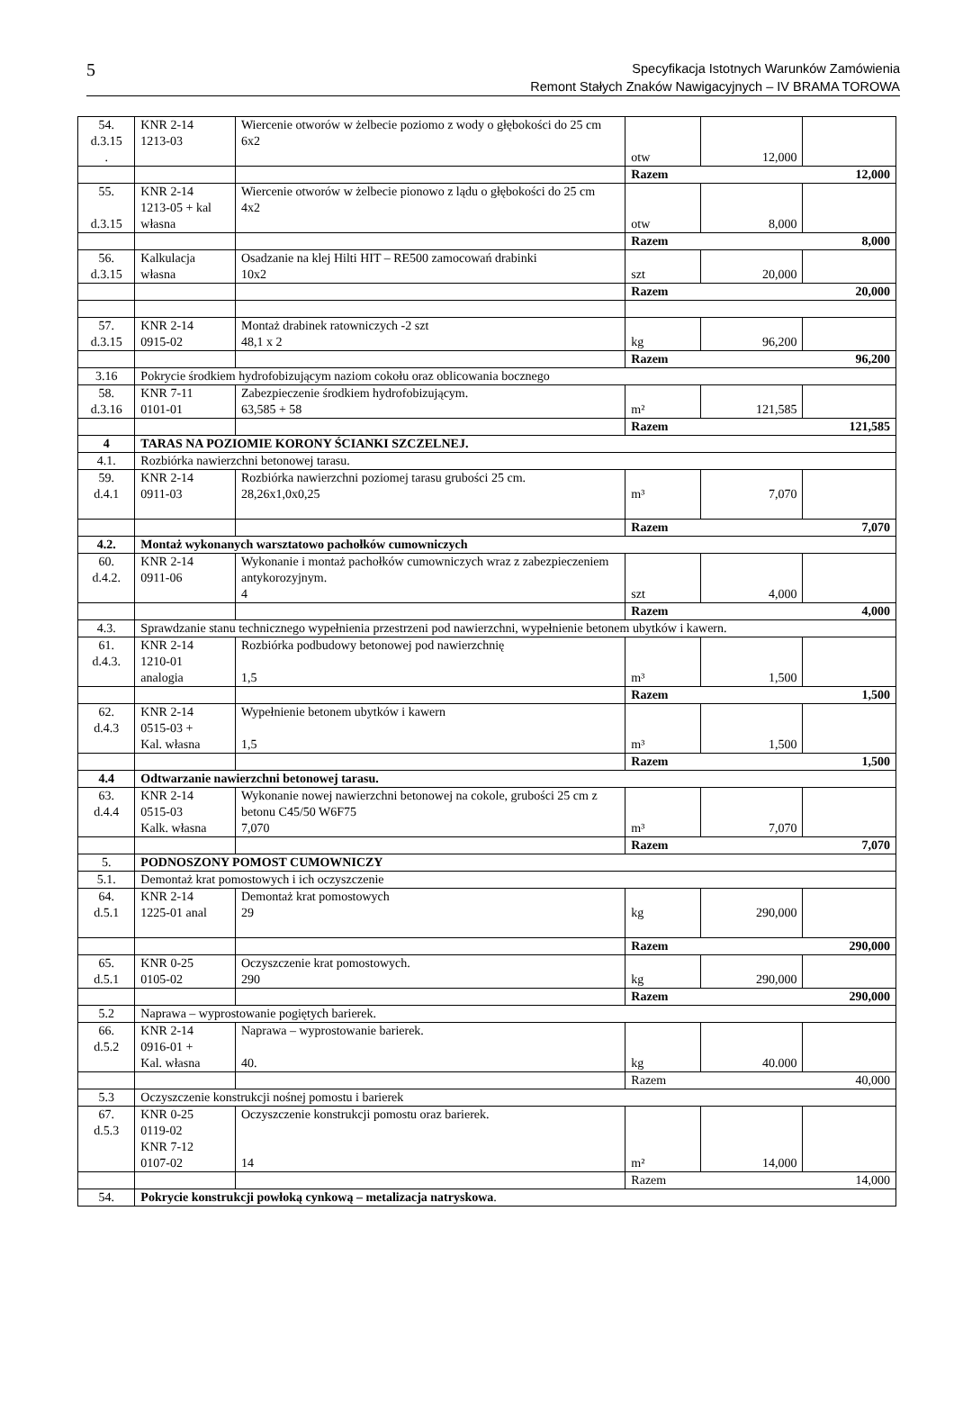5
Specyfikacja Istotnych Warunków Zamówienia
Remont Stałych Znaków Nawigacyjnych – IV BRAMA TOROWA
| 54. d.3.15 . | KNR 2-14 1213-03 | Wiercenie otworów w żelbecie poziomo z wody o głębokości do 25 cm 6x2 | otw | 12,000 | |
| | | | Razem 12,000 | | |
| 55. d.3.15 | KNR 2-14 1213-05 + kal własna | Wiercenie otworów w żelbecie pionowo z lądu o głębokości do 25 cm 4x2 | otw | 8,000 | |
| | | | Razem 8,000 | | |
| 56. d.3.15 | Kalkulacja własna | Osadzanie na klej Hilti HIT – RE500 zamocowań drabinki 10x2 | szt | 20,000 | |
| | | | Razem 20,000 | | |
| 57. d.3.15 | KNR 2-14 0915-02 | Montaż drabinek ratowniczych -2 szt 48,1 x 2 | kg | 96,200 | |
| | | | Razem 96,200 | | |
| 3.16 | Pokrycie środkiem hydrofobizującym naziom cokołu oraz oblicowania bocznego | | | | |
| 58. d.3.16 | KNR 7-11 0101-01 | Zabezpieczenie środkiem hydrofobizującym. 63,585 + 58 | m² | 121,585 | |
| | | | Razem 121,585 | | |
| 4 | TARAS NA POZIOMIE KORONY ŚCIANKI SZCZELNEJ. | | | | |
| 4.1. | Rozbiórka nawierzchni betonowej tarasu. | | | | |
| 59. d.4.1 | KNR 2-14 0911-03 | Rozbiórka nawierzchni poziomej tarasu grubości 25 cm. 28,26x1,0x0,25 | m³ | 7,070 | |
| | | | Razem 7,070 | | |
| 4.2. | Montaż wykonanych warsztatowo pachołków cumowniczych | | | | |
| 60. d.4.2. | KNR 2-14 0911-06 | Wykonanie i montaż pachołków cumowniczych wraz z zabezpieczeniem antykorozyjnym. 4 | szt | 4,000 | |
| | | | Razem 4,000 | | |
| 4.3. | Sprawdzanie stanu technicznego wypełnienia przestrzeni pod nawierzchni, wypełnienie betonem ubytków i kawern. | | | | |
| 61. d.4.3. | KNR 2-14 1210-01 analogia | Rozbiórka podbudowy betonowej pod nawierzchnię 1,5 | m³ | 1,500 | |
| | | | Razem 1,500 | | |
| 62. d.4.3 | KNR 2-14 0515-03 + Kal. własna | Wypełnienie betonem ubytków i kawern 1,5 | m³ | 1,500 | |
| | | | Razem 1,500 | | |
| 4.4 | Odtwarzanie nawierzchni betonowej tarasu. | | | | |
| 63. d.4.4 | KNR 2-14 0515-03 Kalk. własna | Wykonanie nowej nawierzchni betonowej na cokole, grubości 25 cm z betonu C45/50 W6F75 7,070 | m³ | 7,070 | |
| | | | Razem 7,070 | | |
| 5. | PODNOSZONY POMOST CUMOWNICZY | | | | |
| 5.1. | Demontaż krat pomostowych i ich oczyszczenie | | | | |
| 64. d.5.1 | KNR 2-14 1225-01 anal | Demontaż krat pomostowych 29 | kg | 290,000 | |
| | | | Razem 290,000 | | |
| 65. d.5.1 | KNR 0-25 0105-02 | Oczyszczenie krat pomostowych. 290 | kg | 290,000 | |
| | | | Razem 290,000 | | |
| 5.2 | Naprawa – wyprostowanie pogiętych barierek. | | | | |
| 66. d.5.2 | KNR 2-14 0916-01 + Kal. własna | Naprawa – wyprostowanie barierek. 40. | kg | 40.000 | |
| | | | Razem 40,000 | | |
| 5.3 | Oczyszczenie konstrukcji nośnej pomostu i barierek | | | | |
| 67. d.5.3 | KNR 0-25 0119-02 KNR 7-12 0107-02 | Oczyszczenie konstrukcji pomostu oraz barierek. 14 | m² | 14,000 | |
| | | | Razem 14,000 | | |
| 54. | Pokrycie konstrukcji powłoką cynkową – metalizacja natryskowa . | | | | |